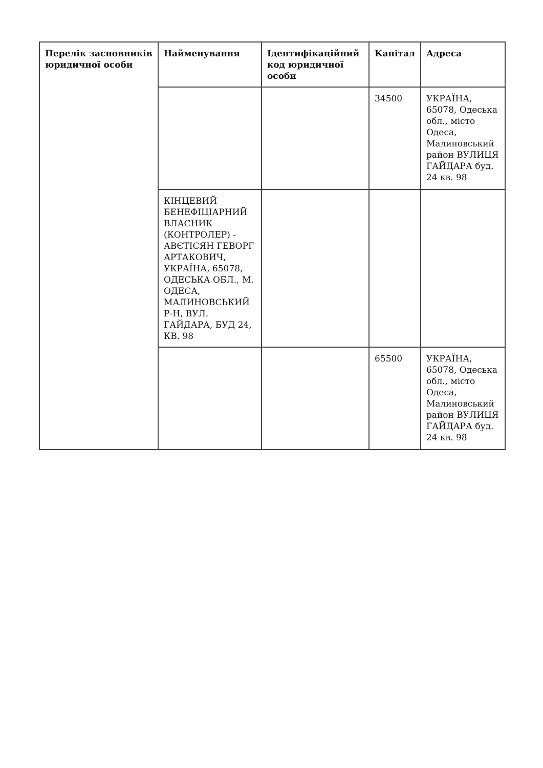| Перелік засновників юридичної особи | Найменування | Ідентифікаційний код юридичної особи | Капітал | Адреса |
| --- | --- | --- | --- | --- |
| | | | 34500 | УКРАЇНА, 65078, Одеська обл., місто Одеса, Малиновський район ВУЛИЦЯ ГАЙДАРА буд. 24 кв. 98 |
| | КІНЦЕВИЙ БЕНЕФІЦІАРНИЙ ВЛАСНИК (КОНТРОЛЕР) - АВЄТІСЯН ГЕВОРГ АРТАКОВИЧ, УКРАЇНА, 65078, ОДЕСЬКА ОБЛ., М. ОДЕСА, МАЛИНОВСЬКИЙ Р-Н, ВУЛ. ГАЙДАРА, БУД 24, КВ. 98 | | | |
| | | | 65500 | УКРАЇНА, 65078, Одеська обл., місто Одеса, Малиновський район ВУЛИЦЯ ГАЙДАРА буд. 24 кв. 98 |